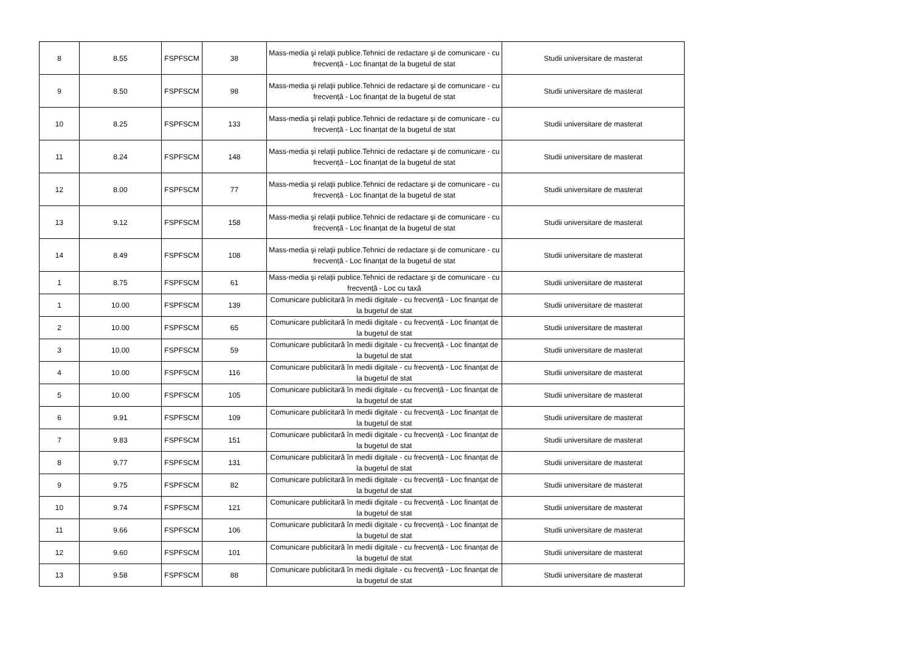| 8 | 8.55 | FSPFSCM | 38 | Mass-media şi relaţii publice.Tehnici de redactare şi de comunicare - cu frecvență - Loc finanțat de la bugetul de stat | Studii universitare de masterat |
| 9 | 8.50 | FSPFSCM | 98 | Mass-media şi relaţii publice.Tehnici de redactare şi de comunicare - cu frecvență - Loc finanțat de la bugetul de stat | Studii universitare de masterat |
| 10 | 8.25 | FSPFSCM | 133 | Mass-media şi relaţii publice.Tehnici de redactare şi de comunicare - cu frecvență - Loc finanțat de la bugetul de stat | Studii universitare de masterat |
| 11 | 8.24 | FSPFSCM | 148 | Mass-media şi relaţii publice.Tehnici de redactare şi de comunicare - cu frecvență - Loc finanțat de la bugetul de stat | Studii universitare de masterat |
| 12 | 8.00 | FSPFSCM | 77 | Mass-media şi relaţii publice.Tehnici de redactare şi de comunicare - cu frecvență - Loc finanțat de la bugetul de stat | Studii universitare de masterat |
| 13 | 9.12 | FSPFSCM | 158 | Mass-media şi relaţii publice.Tehnici de redactare şi de comunicare - cu frecvență - Loc finanțat de la bugetul de stat | Studii universitare de masterat |
| 14 | 8.49 | FSPFSCM | 108 | Mass-media şi relaţii publice.Tehnici de redactare şi de comunicare - cu frecvență - Loc finanțat de la bugetul de stat | Studii universitare de masterat |
| 1 | 8.75 | FSPFSCM | 61 | Mass-media şi relaţii publice.Tehnici de redactare şi de comunicare - cu frecvență - Loc cu taxă | Studii universitare de masterat |
| 1 | 10.00 | FSPFSCM | 139 | Comunicare publicitară în medii digitale - cu frecvență - Loc finanțat de la bugetul de stat | Studii universitare de masterat |
| 2 | 10.00 | FSPFSCM | 65 | Comunicare publicitară în medii digitale - cu frecvență - Loc finanțat de la bugetul de stat | Studii universitare de masterat |
| 3 | 10.00 | FSPFSCM | 59 | Comunicare publicitară în medii digitale - cu frecvență - Loc finanțat de la bugetul de stat | Studii universitare de masterat |
| 4 | 10.00 | FSPFSCM | 116 | Comunicare publicitară în medii digitale - cu frecvență - Loc finanțat de la bugetul de stat | Studii universitare de masterat |
| 5 | 10.00 | FSPFSCM | 105 | Comunicare publicitară în medii digitale - cu frecvență - Loc finanțat de la bugetul de stat | Studii universitare de masterat |
| 6 | 9.91 | FSPFSCM | 109 | Comunicare publicitară în medii digitale - cu frecvență - Loc finanțat de la bugetul de stat | Studii universitare de masterat |
| 7 | 9.83 | FSPFSCM | 151 | Comunicare publicitară în medii digitale - cu frecvență - Loc finanțat de la bugetul de stat | Studii universitare de masterat |
| 8 | 9.77 | FSPFSCM | 131 | Comunicare publicitară în medii digitale - cu frecvență - Loc finanțat de la bugetul de stat | Studii universitare de masterat |
| 9 | 9.75 | FSPFSCM | 82 | Comunicare publicitară în medii digitale - cu frecvență - Loc finanțat de la bugetul de stat | Studii universitare de masterat |
| 10 | 9.74 | FSPFSCM | 121 | Comunicare publicitară în medii digitale - cu frecvență - Loc finanțat de la bugetul de stat | Studii universitare de masterat |
| 11 | 9.66 | FSPFSCM | 106 | Comunicare publicitară în medii digitale - cu frecvență - Loc finanțat de la bugetul de stat | Studii universitare de masterat |
| 12 | 9.60 | FSPFSCM | 101 | Comunicare publicitară în medii digitale - cu frecvență - Loc finanțat de la bugetul de stat | Studii universitare de masterat |
| 13 | 9.58 | FSPFSCM | 88 | Comunicare publicitară în medii digitale - cu frecvență - Loc finanțat de la bugetul de stat | Studii universitare de masterat |